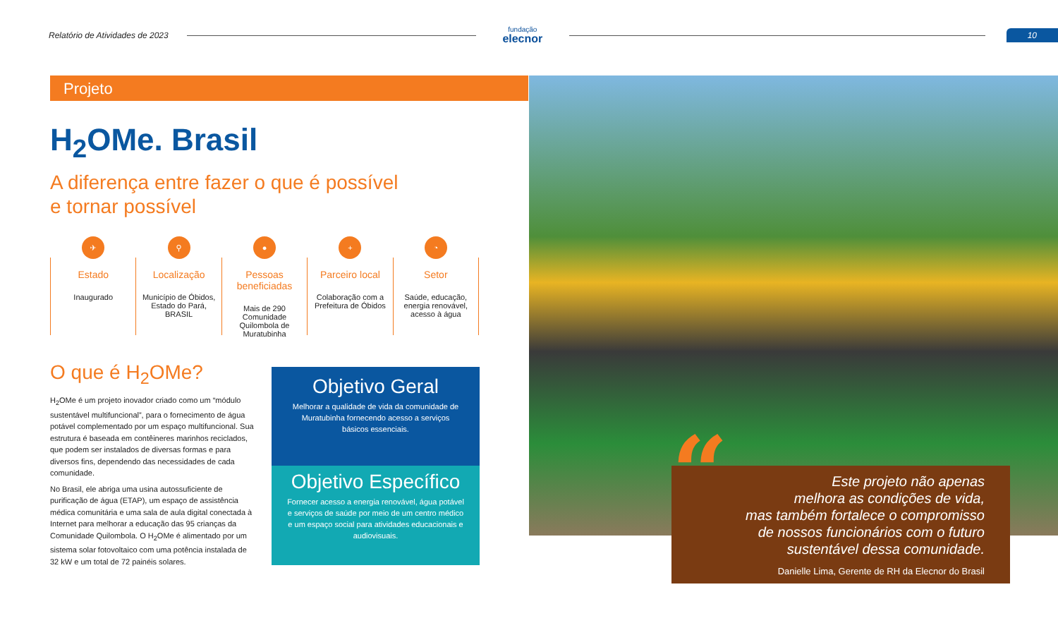Relatório de Atividades de 2023
fundação
elecnor
10
Projeto
H<sub>2</sub>OMe. Brasil
A diferença entre fazer o que é possível
e tornar possível
✈
Estado
Inaugurado
⚲
Localização
Município de Óbidos, Estado do Pará, BRASIL
●
Pessoas beneficiadas
Mais de 290 Comunidade Quilombola de Muratubinha
+
Parceiro local
Colaboração com a Prefeitura de Óbidos
◔
Setor
Saúde, educação, energia renovável, acesso à água
O que é H<sub>2</sub>OMe?
H<sub>2</sub>OMe é um projeto inovador criado como um “módulo sustentável multifuncional”, para o fornecimento de água potável complementado por um espaço multifuncional. Sua estrutura é baseada em contêineres marinhos reciclados, que podem ser instalados de diversas formas e para diversos fins, dependendo das necessidades de cada comunidade.
No Brasil, ele abriga uma usina autossuficiente de purificação de água (ETAP), um espaço de assistência médica comunitária e uma sala de aula digital conectada à Internet para melhorar a educação das 95 crianças da Comunidade Quilombola. O H<sub>2</sub>OMe é alimentado por um sistema solar fotovoltaico com uma potência instalada de 32 kW e um total de 72 painéis solares.
Objetivo Geral
Melhorar a qualidade de vida da comunidade de Muratubinha fornecendo acesso a serviços básicos essenciais.
Objetivo Específico
Fornecer acesso a energia renovável, água potável e serviços de saúde por meio de um centro médico e um espaço social para atividades educacionais e audiovisuais.
“
Este projeto não apenas
melhora as condições de vida,
mas também fortalece o compromisso
de nossos funcionários com o futuro
sustentável dessa comunidade.
Danielle Lima, Gerente de RH da Elecnor do Brasil